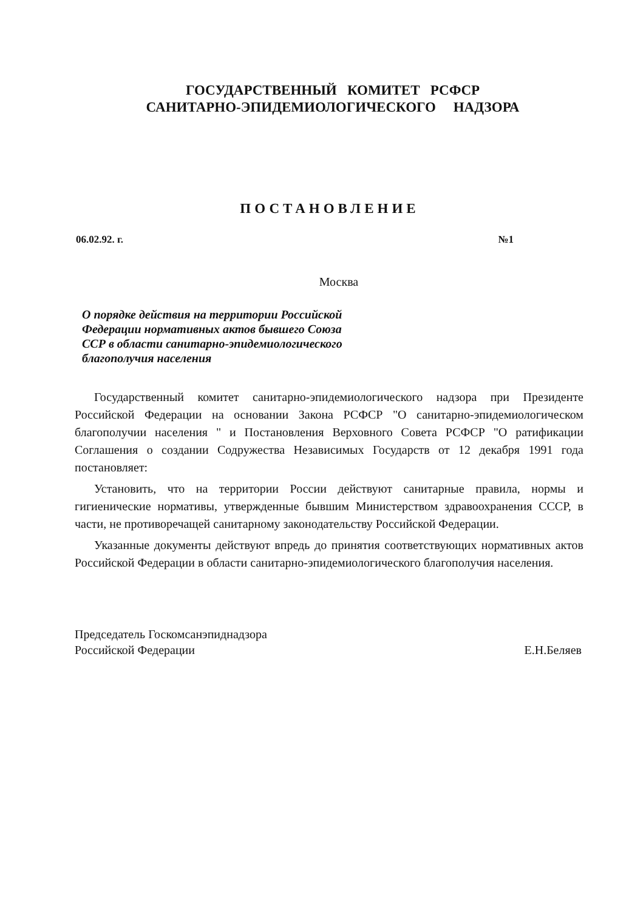ГОСУДАРСТВЕННЫЙ КОМИТЕТ РСФСР
САНИТАРНО-ЭПИДЕМИОЛОГИЧЕСКОГО НАДЗОРА
ПОСТАНОВЛЕНИЕ
06.02.92. г. №1
Москва
О порядке действия на территории Российской Федерации нормативных актов бывшего Союза ССР в области санитарно-эпидемиологического благополучия населения
Государственный комитет санитарно-эпидемиологического надзора при Президенте Российской Федерации на основании Закона РСФСР "О санитарно-эпидемиологическом благополучии населения " и Постановления Верховного Совета РСФСР "О ратификации Соглашения о создании Содружества Независимых Государств от 12 декабря 1991 года постановляет:
Установить, что на территории России действуют санитарные правила, нормы и гигиенические нормативы, утвержденные бывшим Министерством здравоохранения СССР, в части, не противоречащей санитарному законодательству Российской Федерации.
Указанные документы действуют впредь до принятия соответствующих нормативных актов Российской Федерации в области санитарно-эпидемиологического благополучия населения.
Председатель Госкомсанэпиднадзора
Российской Федерации
Е.Н.Беляев